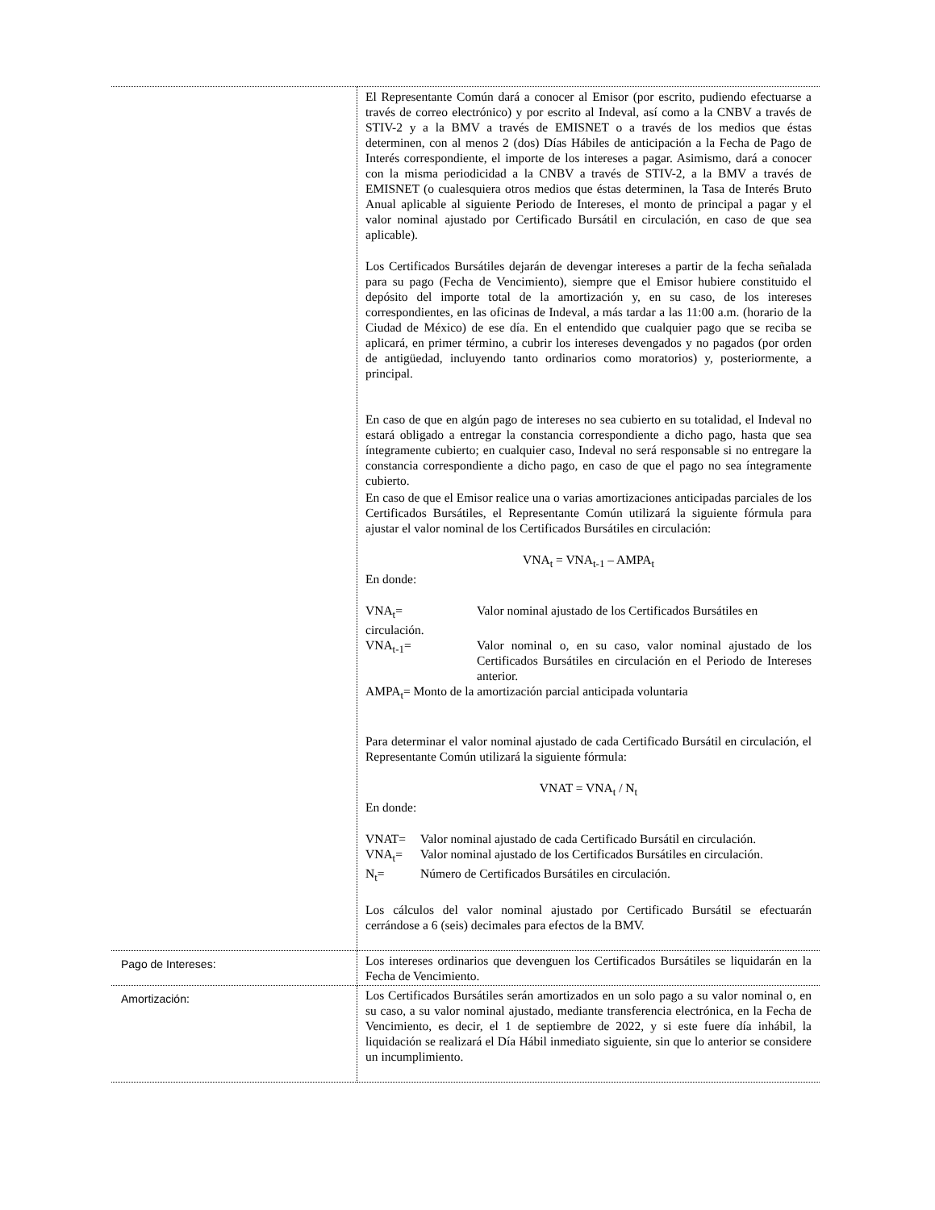| | El Representante Común dará a conocer al Emisor (por escrito, pudiendo efectuarse a través de correo electrónico) y por escrito al Indeval, así como a la CNBV a través de STIV-2 y a la BMV a través de EMISNET o a través de los medios que éstas determinen, con al menos 2 (dos) Días Hábiles de anticipación a la Fecha de Pago de Interés correspondiente, el importe de los intereses a pagar. Asimismo, dará a conocer con la misma periodicidad a la CNBV a través de STIV-2, a la BMV a través de EMISNET (o cualesquiera otros medios que éstas determinen, la Tasa de Interés Bruto Anual aplicable al siguiente Periodo de Intereses, el monto de principal a pagar y el valor nominal ajustado por Certificado Bursátil en circulación, en caso de que sea aplicable). Los Certificados Bursátiles dejarán de devengar intereses a partir de la fecha señalada para su pago (Fecha de Vencimiento), siempre que el Emisor hubiere constituido el depósito del importe total de la amortización y, en su caso, de los intereses correspondientes, en las oficinas de Indeval, a más tardar a las 11:00 a.m. (horario de la Ciudad de México) de ese día. En el entendido que cualquier pago que se reciba se aplicará, en primer término, a cubrir los intereses devengados y no pagados (por orden de antigüedad, incluyendo tanto ordinarios como moratorios) y, posteriormente, a principal. En caso de que en algún pago de intereses no sea cubierto en su totalidad, el Indeval no estará obligado a entregar la constancia correspondiente a dicho pago, hasta que sea íntegramente cubierto; en cualquier caso, Indeval no será responsable si no entregare la constancia correspondiente a dicho pago, en caso de que el pago no sea íntegramente cubierto. En caso de que el Emisor realice una o varias amortizaciones anticipadas parciales de los Certificados Bursátiles, el Representante Común utilizará la siguiente fórmula para ajustar el valor nominal de los Certificados Bursátiles en circulación: VNA<sub>t</sub> = VNA<sub>t-1</sub> – AMPA<sub>t</sub> En donde: VNA<sub>t</sub>= Valor nominal ajustado de los Certificados Bursátiles en circulación. VNA<sub>t-1</sub>= Valor nominal o, en su caso, valor nominal ajustado de los Certificados Bursátiles en circulación en el Periodo de Intereses anterior. AMPA<sub>t</sub>= Monto de la amortización parcial anticipada voluntaria Para determinar el valor nominal ajustado de cada Certificado Bursátil en circulación, el Representante Común utilizará la siguiente fórmula: VNAT = VNA<sub>t</sub> / N<sub>t</sub> En donde: VNAT= Valor nominal ajustado de cada Certificado Bursátil en circulación. VNA<sub>t</sub>= Valor nominal ajustado de los Certificados Bursátiles en circulación. N<sub>t</sub>= Número de Certificados Bursátiles en circulación. Los cálculos del valor nominal ajustado por Certificado Bursátil se efectuarán cerrándose a 6 (seis) decimales para efectos de la BMV. |
| Pago de Intereses: | Los intereses ordinarios que devenguen los Certificados Bursátiles se liquidarán en la Fecha de Vencimiento. |
| Amortización: | Los Certificados Bursátiles serán amortizados en un solo pago a su valor nominal o, en su caso, a su valor nominal ajustado, mediante transferencia electrónica, en la Fecha de Vencimiento, es decir, el 1 de septiembre de 2022, y si este fuere día inhábil, la liquidación se realizará el Día Hábil inmediato siguiente, sin que lo anterior se considere un incumplimiento. |